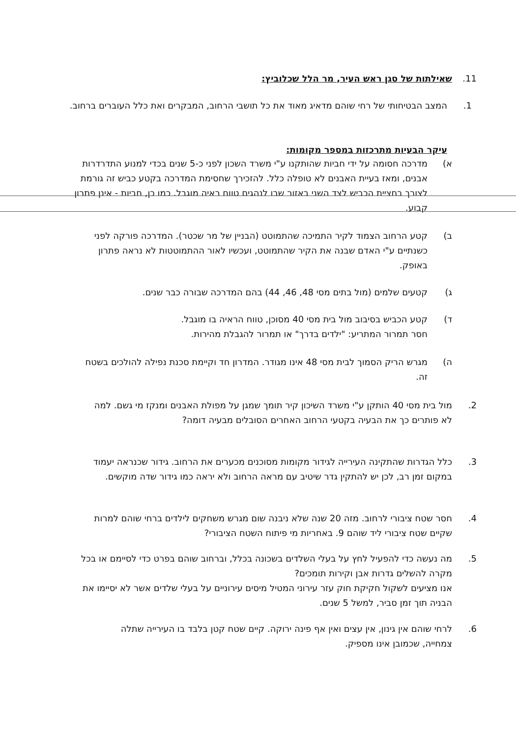11. שאילתות של סגן ראש העיר, מר הלל שכלוביץ:
1. המצב הבטיחותי של רחי שוהם מדאיג מאוד את כל תושבי הרחוב, המבקרים ואת כלל העוברים ברחוב.
עיקר הבעיות מתרכזות במספר מקומות:
א) מדרכה חסומה על ידי חביות שהותקנו ע"י משרד השכון לפני כ-5 שנים בכדי למנוע התדרדרות אבנים, ומאז בעיית האבנים לא טופלה כלל. להזכירך שחסימת המדרכה בקטע כביש זה גורמת לצורך בחציית הכביש לצד השני באזור שבו לנהגים טווח ראיה מוגבל. כמו כן, חביות - אינן פתרון קבוע.
ב) קטע הרחוב הצמוד לקיר התמיכה שהתמוטט (הבניין של מר שכטר). המדרכה פורקה לפני כשנתיים ע"י האדם שבנה את הקיר שהתמוטט, ועכשיו לאור ההתמוטטות לא נראה פתרון באופק.
ג) קטעים שלמים (מול בתים מסי 48, 46, 44) בהם המדרכה שבורה כבר שנים.
ד) קטע הכביש בסיבוב מול בית מסי 40 מסוכן, טווח הראיה בו מוגבל.
חסר תמרור המתריע: "ילדים בדרך" או תמרור להגבלת מהירות.
ה) מגרש הריק הסמוך לבית מסי 48 אינו מגודר. המדרון חד וקיימת סכנת נפילה להולכים בשטח זה.
2. מול בית מסי 40 הותקן ע"י משרד השיכון קיר תומך שמגן על מפולת האבנים ומנקז מי גשם. למה לא פותרים כך את הבעיה בקטעי הרחוב האחרים הסובלים מבעיה דומה?
3. כלל הגדרות שהתקינה העירייה לגידור מקומות מסוכנים מכערים את הרחוב. גידור שכנראה יעמוד במקום זמן רב, לכן יש להתקין גדר שיטיב עם מראה הרחוב ולא יראה כמו גידור שדה מוקשים.
4. חסר שטח ציבורי לרחוב. מזה 20 שנה שלא ניבנה שום מגרש משחקים לילדים ברחי שוהם למרות שקיים שטח ציבורי ליד שוהם 9. באחריות מי פיתוח השטח הציבורי?
5. מה נעשה כדי להפעיל לחץ על בעלי השלדים בשכונה בכלל, וברחוב שוהם בפרט כדי לסיימם או בכל מקרה להשלים גדרות אבן וקירות תומכים?
אנו מציעים לשקול חקיקת חוק עזר עירוני המטיל מיסים עירוניים על בעלי שלדים אשר לא יסיימו את הבניה תוך זמן סביר, למשל 5 שנים.
6. לרחי שוהם אין גינון, אין עצים ואין אף פינה ירוקה. קיים שטח קטן בלבד בו העירייה שתלה צמחייה, שכמובן אינו מספיק.